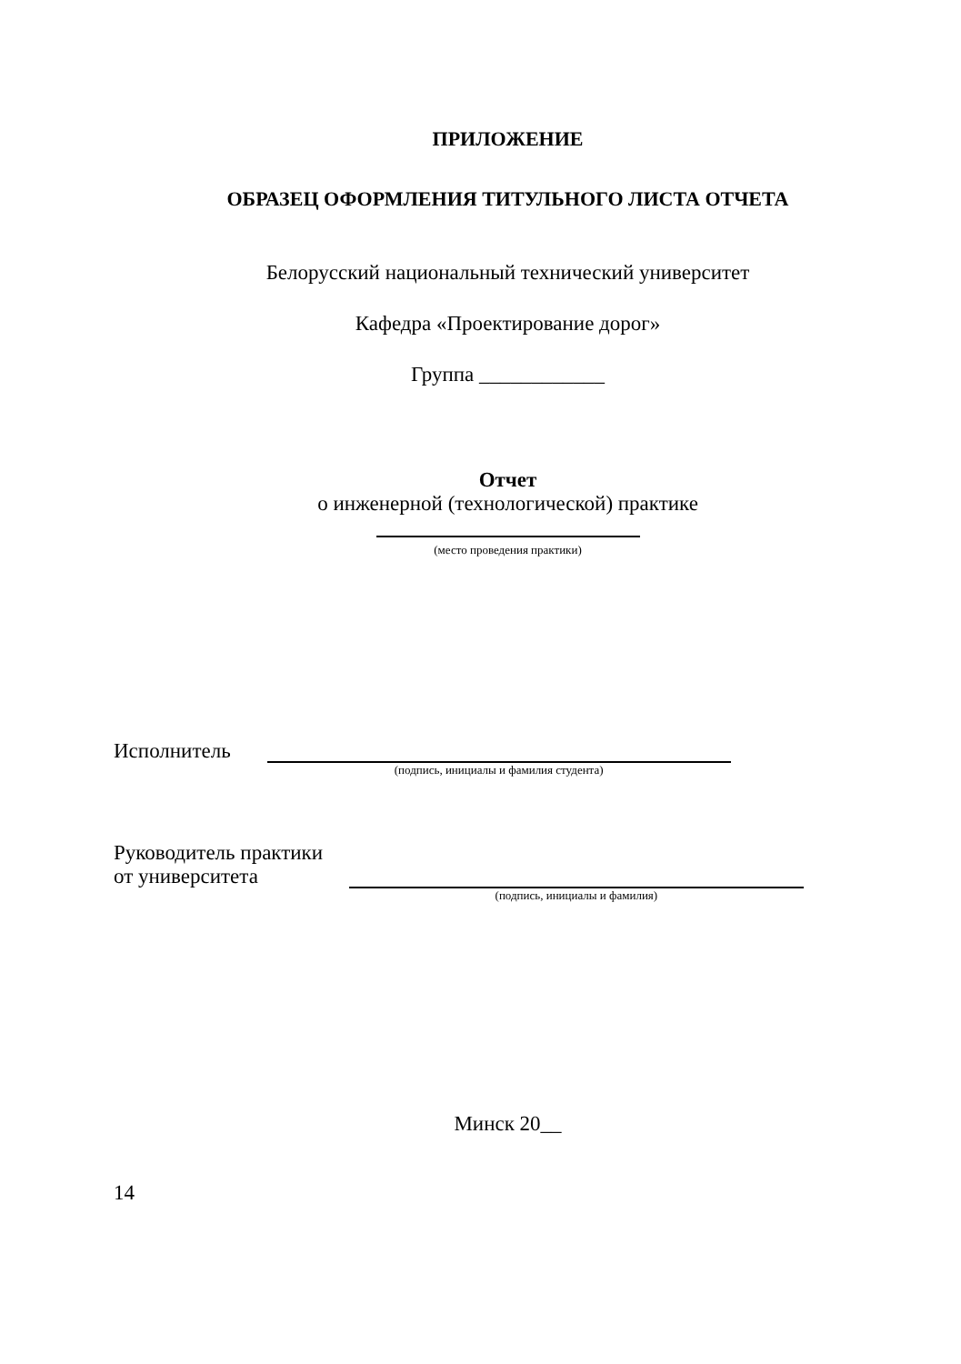ПРИЛОЖЕНИЕ
ОБРАЗЕЦ ОФОРМЛЕНИЯ ТИТУЛЬНОГО ЛИСТА ОТЧЕТА
Белорусский национальный технический университет
Кафедра «Проектирование дорог»
Группа ____________
Отчет
о инженерной (технологической) практике
(место проведения практики)
Исполнитель
(подпись, инициалы и фамилия студента)
Руководитель практики
от университета
(подпись, инициалы и фамилия)
Минск 20__
14